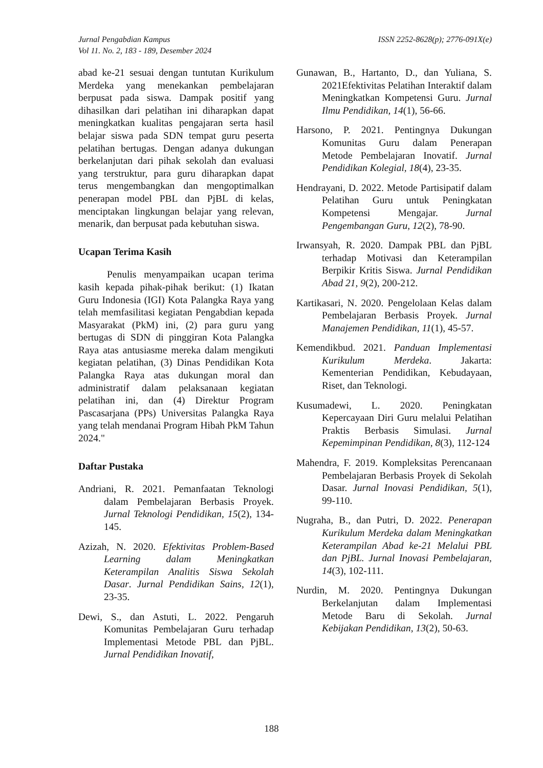Jurnal Pengabdian Kampus
Vol 11. No. 2, 183 - 189, Desember 2024
ISSN 2252-8628(p); 2776-091X(e)
abad ke-21 sesuai dengan tuntutan Kurikulum Merdeka yang menekankan pembelajaran berpusat pada siswa. Dampak positif yang dihasilkan dari pelatihan ini diharapkan dapat meningkatkan kualitas pengajaran serta hasil belajar siswa pada SDN tempat guru peserta pelatihan bertugas. Dengan adanya dukungan berkelanjutan dari pihak sekolah dan evaluasi yang terstruktur, para guru diharapkan dapat terus mengembangkan dan mengoptimalkan penerapan model PBL dan PjBL di kelas, menciptakan lingkungan belajar yang relevan, menarik, dan berpusat pada kebutuhan siswa.
Ucapan Terima Kasih
Penulis menyampaikan ucapan terima kasih kepada pihak-pihak berikut: (1) Ikatan Guru Indonesia (IGI) Kota Palangka Raya yang telah memfasilitasi kegiatan Pengabdian kepada Masyarakat (PkM) ini, (2) para guru yang bertugas di SDN di pinggiran Kota Palangka Raya atas antusiasme mereka dalam mengikuti kegiatan pelatihan, (3) Dinas Pendidikan Kota Palangka Raya atas dukungan moral dan administratif dalam pelaksanaan kegiatan pelatihan ini, dan (4) Direktur Program Pascasarjana (PPs) Universitas Palangka Raya yang telah mendanai Program Hibah PkM Tahun 2024."
Daftar Pustaka
Andriani, R. 2021. Pemanfaatan Teknologi dalam Pembelajaran Berbasis Proyek. Jurnal Teknologi Pendidikan, 15(2), 134-145.
Azizah, N. 2020. Efektivitas Problem-Based Learning dalam Meningkatkan Keterampilan Analitis Siswa Sekolah Dasar. Jurnal Pendidikan Sains, 12(1), 23-35.
Dewi, S., dan Astuti, L. 2022. Pengaruh Komunitas Pembelajaran Guru terhadap Implementasi Metode PBL dan PjBL. Jurnal Pendidikan Inovatif,
Gunawan, B., Hartanto, D., dan Yuliana, S. 2021Efektivitas Pelatihan Interaktif dalam Meningkatkan Kompetensi Guru. Jurnal Ilmu Pendidikan, 14(1), 56-66.
Harsono, P. 2021. Pentingnya Dukungan Komunitas Guru dalam Penerapan Metode Pembelajaran Inovatif. Jurnal Pendidikan Kolegial, 18(4), 23-35.
Hendrayani, D. 2022. Metode Partisipatif dalam Pelatihan Guru untuk Peningkatan Kompetensi Mengajar. Jurnal Pengembangan Guru, 12(2), 78-90.
Irwansyah, R. 2020. Dampak PBL dan PjBL terhadap Motivasi dan Keterampilan Berpikir Kritis Siswa. Jurnal Pendidikan Abad 21, 9(2), 200-212.
Kartikasari, N. 2020. Pengelolaan Kelas dalam Pembelajaran Berbasis Proyek. Jurnal Manajemen Pendidikan, 11(1), 45-57.
Kemendikbud. 2021. Panduan Implementasi Kurikulum Merdeka. Jakarta: Kementerian Pendidikan, Kebudayaan, Riset, dan Teknologi.
Kusumadewi, L. 2020. Peningkatan Kepercayaan Diri Guru melalui Pelatihan Praktis Berbasis Simulasi. Jurnal Kepemimpinan Pendidikan, 8(3), 112-124
Mahendra, F. 2019. Kompleksitas Perencanaan Pembelajaran Berbasis Proyek di Sekolah Dasar. Jurnal Inovasi Pendidikan, 5(1), 99-110.
Nugraha, B., dan Putri, D. 2022. Penerapan Kurikulum Merdeka dalam Meningkatkan Keterampilan Abad ke-21 Melalui PBL dan PjBL. Jurnal Inovasi Pembelajaran, 14(3), 102-111.
Nurdin, M. 2020. Pentingnya Dukungan Berkelanjutan dalam Implementasi Metode Baru di Sekolah. Jurnal Kebijakan Pendidikan, 13(2), 50-63.
188